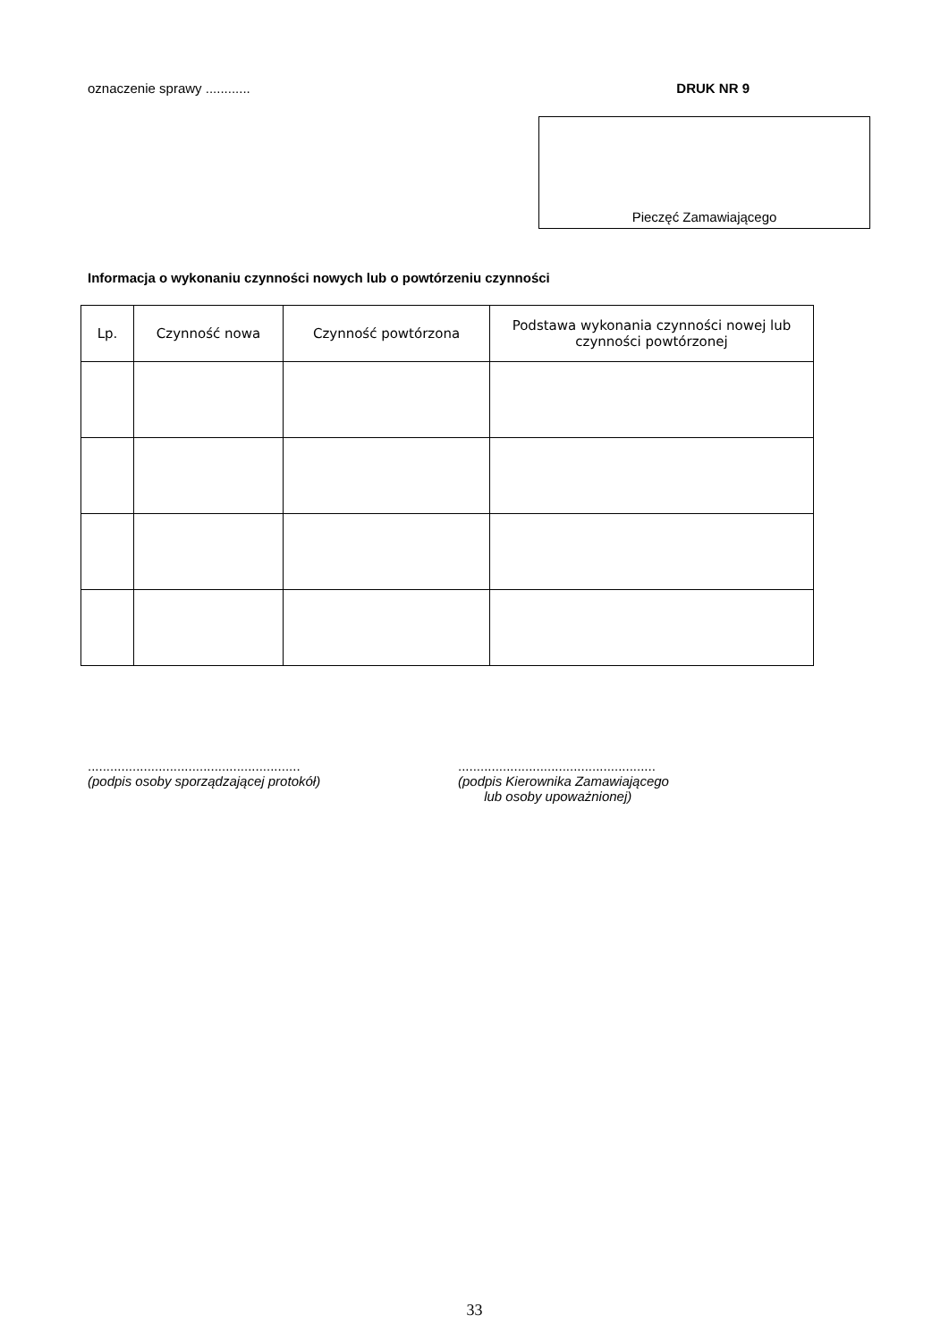oznaczenie sprawy ............ DRUK NR 9
Pieczęć Zamawiającego
Informacja o wykonaniu czynności nowych lub o powtórzeniu czynności
| Lp. | Czynność nowa | Czynność powtórzona | Podstawa wykonania czynności nowej lub czynności powtórzonej |
| --- | --- | --- | --- |
.........................................................
(podpis osoby sporządzającej protokół)
.....................................................
(podpis Kierownika Zamawiającego
lub osoby upoważnionej)
33